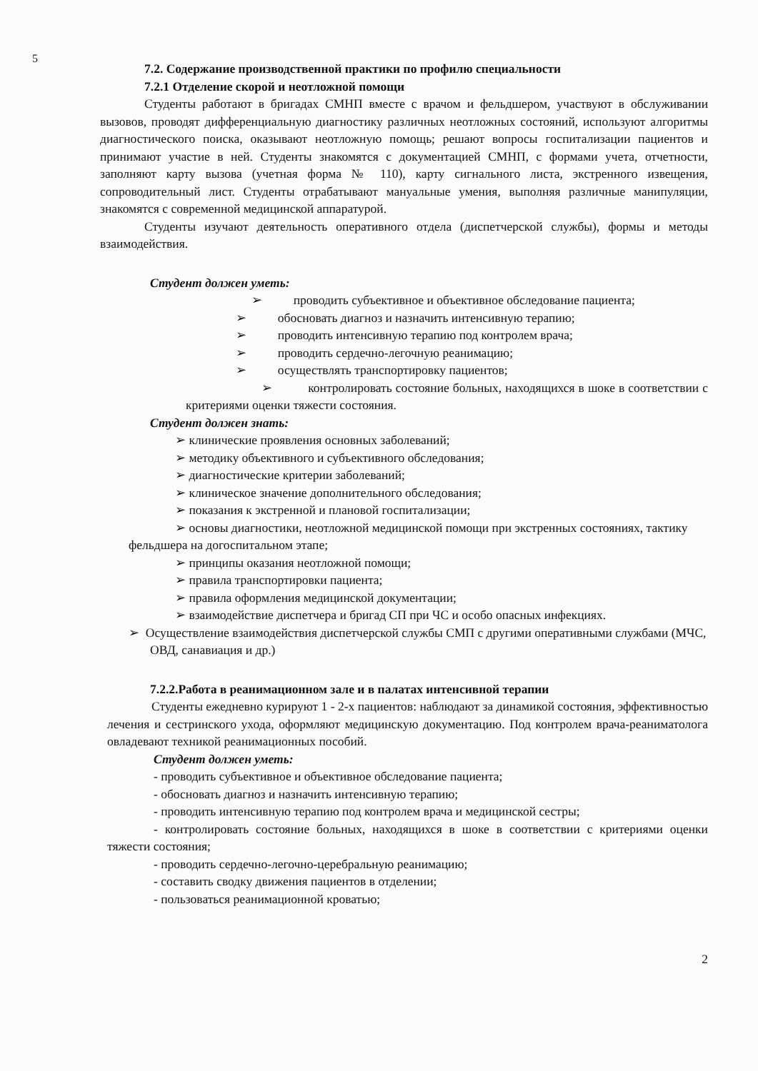5
7.2. Содержание производственной практики по профилю специальности
7.2.1 Отделение скорой и неотложной помощи
Студенты работают в бригадах СМНП вместе с врачом и фельдшером, участвуют в обслуживании вызовов, проводят дифференциальную диагностику различных неотложных состояний, используют алгоритмы диагностического поиска, оказывают неотложную помощь; решают вопросы госпитализации пациентов и принимают участие в ней. Студенты знакомятся с документацией СМНП, с формами учета, отчетности, заполняют карту вызова (учетная форма № 110), карту сигнального листа, экстренного извещения, сопроводительный лист. Студенты отрабатывают мануальные умения, выполняя различные манипуляции, знакомятся с современной медицинской аппаратурой.
Студенты изучают деятельность оперативного отдела (диспетчерской службы), формы и методы взаимодействия.
Студент должен уметь:
➢ проводить субъективное и объективное обследование пациента;
➢ обосновать диагноз и назначить интенсивную терапию;
➢ проводить интенсивную терапию под контролем врача;
➢ проводить сердечно-легочную реанимацию;
➢ осуществлять транспортировку пациентов;
➢ контролировать состояние больных, находящихся в шоке в соответствии с критериями оценки тяжести состояния.
Студент должен знать:
➢ клинические проявления основных заболеваний;
➢ методику объективного и субъективного обследования;
➢ диагностические критерии заболеваний;
➢ клиническое значение дополнительного обследования;
➢ показания к экстренной и плановой госпитализации;
➢ основы диагностики, неотложной медицинской помощи при экстренных состояниях, тактику фельдшера на догоспитальном этапе;
➢ принципы оказания неотложной помощи;
➢ правила транспортировки пациента;
➢ правила оформления медицинской документации;
➢ взаимодействие диспетчера и бригад СП при ЧС и особо опасных инфекциях.
➢ Осуществление взаимодействия диспетчерской службы СМП с другими оперативными службами (МЧС, ОВД, санавиация и др.)
7.2.2.Работа в реанимационном зале и в палатах интенсивной терапии
Студенты ежедневно курируют 1 - 2-х пациентов: наблюдают за динамикой состояния, эффективностью лечения и сестринского ухода, оформляют медицинскую документацию. Под контролем врача-реаниматолога овладевают техникой реанимационных пособий.
Студент должен уметь:
- проводить субъективное и объективное обследование пациента;
- обосновать диагноз и назначить интенсивную терапию;
- проводить интенсивную терапию под контролем врача и медицинской сестры;
- контролировать состояние больных, находящихся в шоке в соответствии с критериями оценки тяжести состояния;
- проводить сердечно-легочно-церебральную реанимацию;
- составить сводку движения пациентов в отделении;
- пользоваться реанимационной кроватью;
2